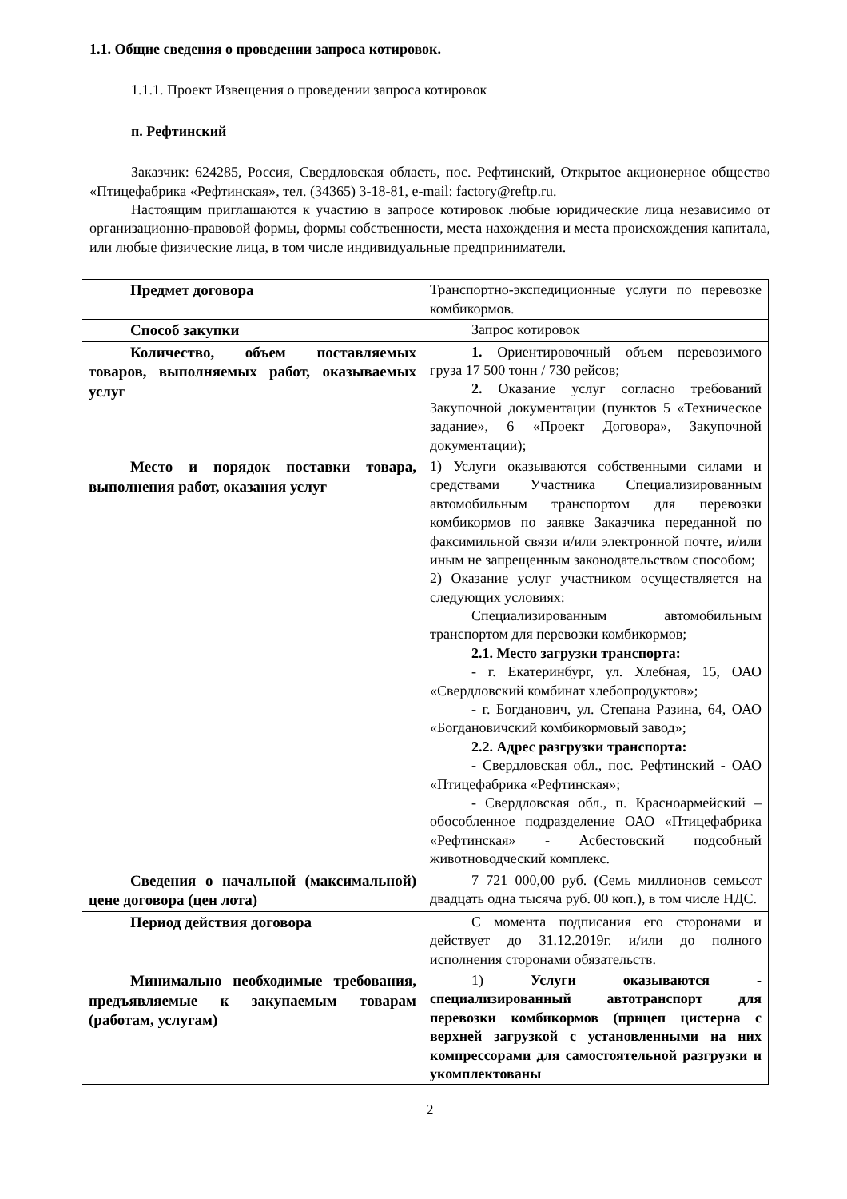1.1. Общие сведения о проведении запроса котировок.
1.1.1. Проект Извещения о проведении запроса котировок
п. Рефтинский
Заказчик: 624285, Россия, Свердловская область, пос. Рефтинский, Открытое акционерное общество «Птицефабрика «Рефтинская», тел. (34365) 3-18-81, e-mail: factory@reftp.ru.
Настоящим приглашаются к участию в запросе котировок любые юридические лица независимо от организационно-правовой формы, формы собственности, места нахождения и места происхождения капитала, или любые физические лица, в том числе индивидуальные предприниматели.
| Предмет договора | Транспортно-экспедиционные услуги по перевозке комбикормов. |
| Способ закупки | Запрос котировок |
| Количество, объем поставляемых товаров, выполняемых работ, оказываемых услуг | 1. Ориентировочный объем перевозимого груза 17 500 тонн / 730 рейсов; 2. Оказание услуг согласно требований Закупочной документации (пунктов 5 «Техническое задание», 6 «Проект Договора», Закупочной документации); |
| Место и порядок поставки товара, выполнения работ, оказания услуг | 1) Услуги оказываются собственными силами и средствами Участника Специализированным автомобильным транспортом для перевозки комбикормов по заявке Заказчика переданной по факсимильной связи и/или электронной почте, и/или иным не запрещенным законодательством способом; 2) Оказание услуг участником осуществляется на следующих условиях: Специализированным автомобильным транспортом для перевозки комбикормов; 2.1. Место загрузки транспорта: - г. Екатеринбург, ул. Хлебная, 15, ОАО «Свердловский комбинат хлебопродуктов»; - г. Богданович, ул. Степана Разина, 64, ОАО «Богдановичский комбикормовый завод»; 2.2. Адрес разгрузки транспорта: - Свердловская обл., пос. Рефтинский - ОАО «Птицефабрика «Рефтинская»; - Свердловская обл., п. Красноармейский – обособленное подразделение ОАО «Птицефабрика «Рефтинская» - Асбестовский подсобный животноводческий комплекс. |
| Сведения о начальной (максимальной) цене договора (цен лота) | 7 721 000,00 руб. (Семь миллионов семьсот двадцать одна тысяча руб. 00 коп.), в том числе НДС. |
| Период действия договора | С момента подписания его сторонами и действует до 31.12.2019г. и/или до полного исполнения сторонами обязательств. |
| Минимально необходимые требования, предъявляемые к закупаемым товарам (работам, услугам) | 1) Услуги оказываются - специализированный автотранспорт для перевозки комбикормов (прицеп цистерна с верхней загрузкой с установленными на них компрессорами для самостоятельной разгрузки и укомплектованы |
2